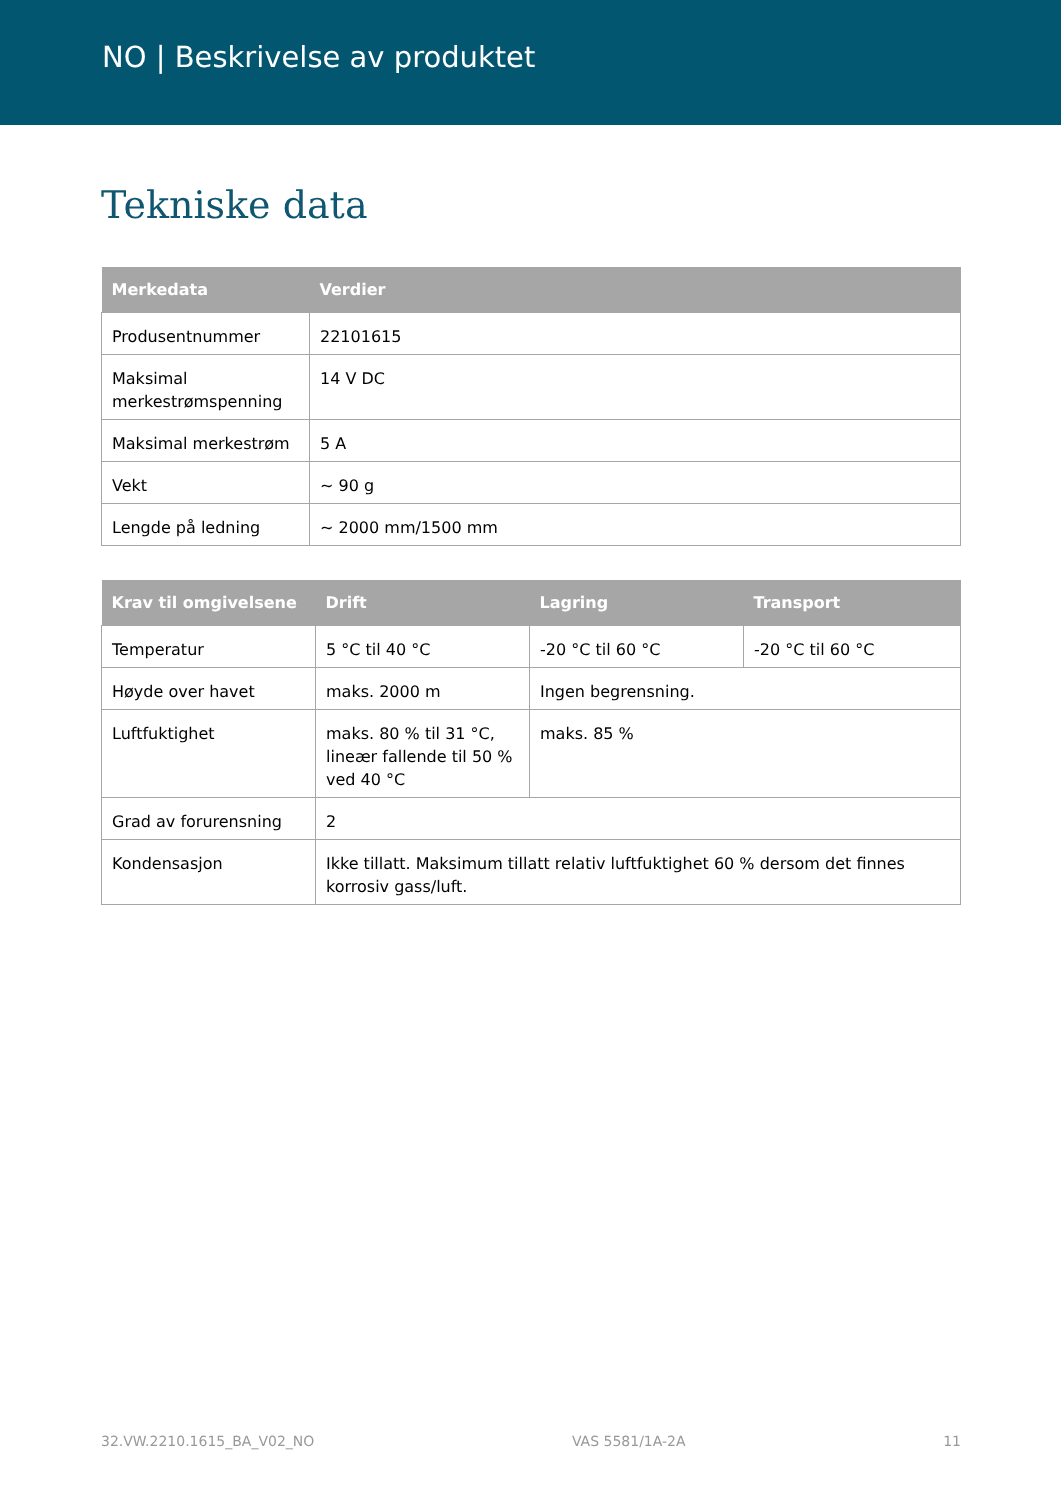NO | Beskrivelse av produktet
Tekniske data
| Merkedata | Verdier |
| --- | --- |
| Produsentnummer | 22101615 |
| Maksimal merkestrømspenning | 14 V DC |
| Maksimal merkestrøm | 5 A |
| Vekt | ~ 90 g |
| Lengde på ledning | ~ 2000 mm/1500 mm |
| Krav til omgivelsene | Drift | Lagring | Transport |
| --- | --- | --- | --- |
| Temperatur | 5 °C til 40 °C | -20 °C til 60 °C | -20 °C til 60 °C |
| Høyde over havet | maks. 2000 m | Ingen begrensning. | |
| Luftfuktighet | maks. 80 % til 31 °C, lineær fallende til 50 % ved 40 °C | maks. 85 % | |
| Grad av forurensning | 2 | | |
| Kondensasjon | Ikke tillatt. Maksimum tillatt relativ luftfuktighet 60 % dersom det finnes korrosiv gass/luft. | | |
32.VW.2210.1615_BA_V02_NO VAS 5581/1A-2A 11